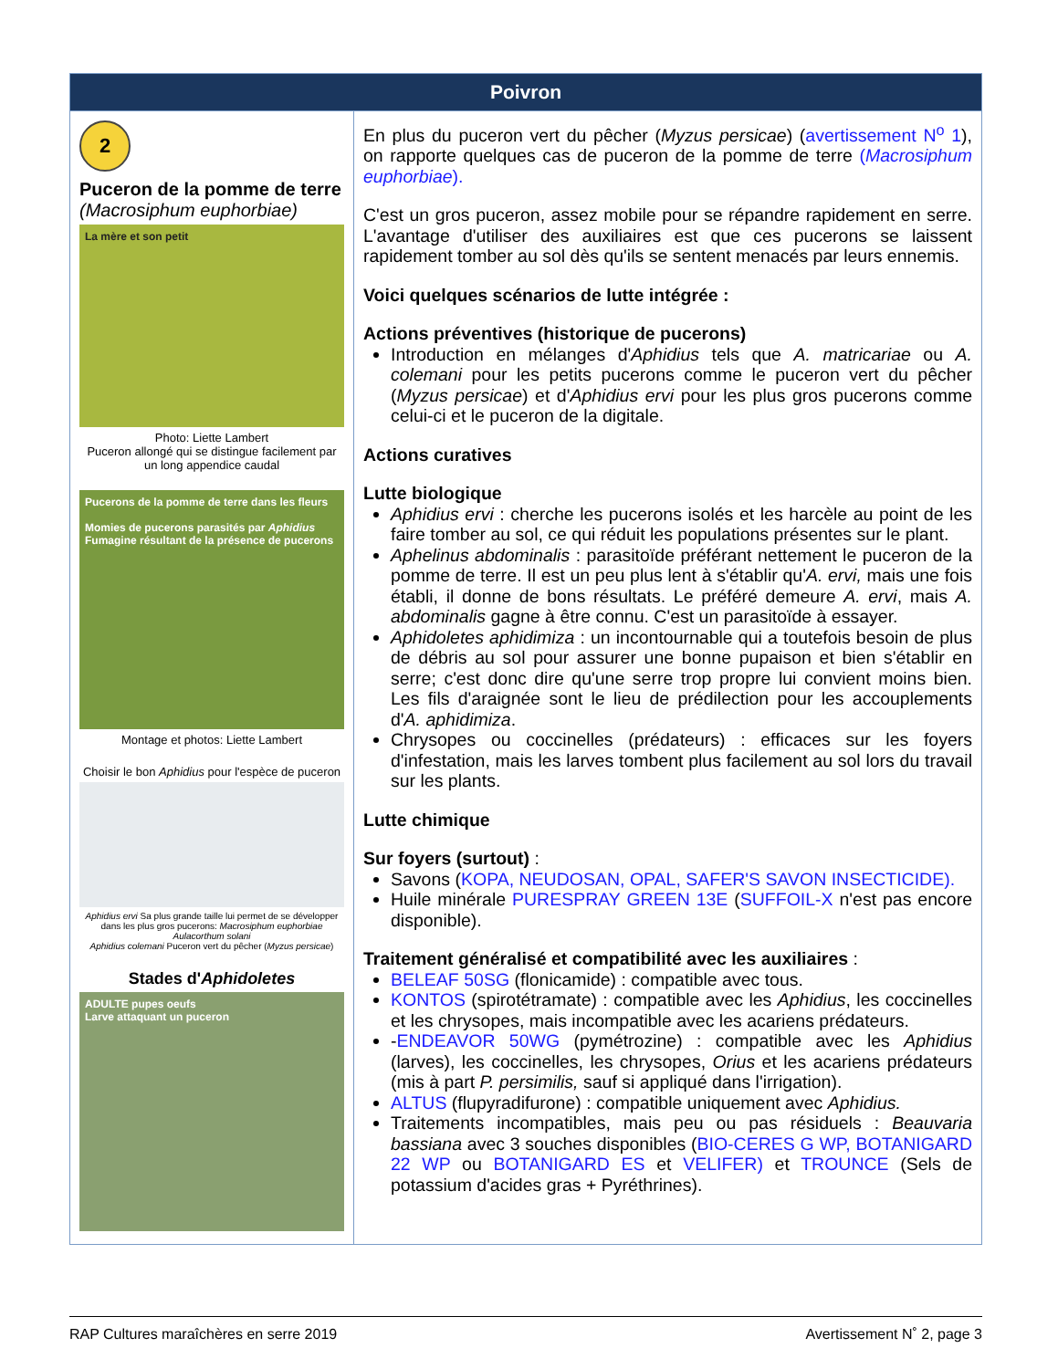| Poivron | |
| --- | --- |
| 2 Puceron de la pomme de terre (Macrosiphum euphorbiae) La mère et son petit Photo: Liette Lambert Puceron allongé qui se distingue facilement par un long appendice caudal Pucerons de la pomme de terre dans les fleurs Momies de pucerons parasités par Aphidius Fumagine résultant de la présence de pucerons Montage et photos: Liette Lambert Choisir le bon Aphidius pour l'espèce de puceron Aphidius ervi Sa plus grande taille lui permet de se développer dans les plus gros pucerons: Macrosiphum euphorbiae Aulacorthum solani Aphidius colemani Puceron vert du pêcher ( Myzus persicae ) Stades d' Aphidoletes ADULTE pupes oeufs Larve attaquant un puceron | En plus du puceron vert du pêcher ( Myzus persicae ) ( avertissement N<sup>o</sup> 1 ), on rapporte quelques cas de puceron de la pomme de terre ( Macrosiphum euphorbiae ). C'est un gros puceron, assez mobile pour se répandre rapidement en serre. L'avantage d'utiliser des auxiliaires est que ces pucerons se laissent rapidement tomber au sol dès qu'ils se sentent menacés par leurs ennemis. Voici quelques scénarios de lutte intégrée : Actions préventives (historique de pucerons) Introduction en mélanges d' Aphidius tels que A. matricariae ou A. colemani pour les petits pucerons comme le puceron vert du pêcher ( Myzus persicae ) et d' Aphidius ervi pour les plus gros pucerons comme celui-ci et le puceron de la digitale. Actions curatives Lutte biologique Aphidius ervi : cherche les pucerons isolés et les harcèle au point de les faire tomber au sol, ce qui réduit les populations présentes sur le plant. Aphelinus abdominalis : parasitoïde préférant nettement le puceron de la pomme de terre. Il est un peu plus lent à s'établir qu' A. ervi, mais une fois établi, il donne de bons résultats. Le préféré demeure A. ervi , mais A. abdominalis gagne à être connu. C'est un parasitoïde à essayer. Aphidoletes aphidimiza : un incontournable qui a toutefois besoin de plus de débris au sol pour assurer une bonne pupaison et bien s'établir en serre; c'est donc dire qu'une serre trop propre lui convient moins bien. Les fils d'araignée sont le lieu de prédilection pour les accouplements d' A. aphidimiza . Chrysopes ou coccinelles (prédateurs) : efficaces sur les foyers d'infestation, mais les larves tombent plus facilement au sol lors du travail sur les plants. Lutte chimique Sur foyers (surtout) : Savons ( KOPA, NEUDOSAN, OPAL, SAFER'S SAVON INSECTICIDE). Huile minérale PURESPRAY GREEN 13E ( SUFFOIL-X n'est pas encore disponible). Traitement généralisé et compatibilité avec les auxiliaires : BELEAF 50SG (flonicamide) : compatible avec tous. KONTOS (spirotétramate) : compatible avec les Aphidius , les coccinelles et les chrysopes, mais incompatible avec les acariens prédateurs. - ENDEAVOR 50WG (pymétrozine) : compatible avec les Aphidius (larves), les coccinelles, les chrysopes, Orius et les acariens prédateurs (mis à part P. persimilis, sauf si appliqué dans l'irrigation). ALTUS (flupyradifurone) : compatible uniquement avec Aphidius. Traitements incompatibles, mais peu ou pas résiduels : Beauvaria bassiana avec 3 souches disponibles ( BIO-CERES G WP, BOTANIGARD 22 WP ou BOTANIGARD ES et VELIFER) et TROUNCE (Sels de potassium d'acides gras + Pyréthrines). |
RAP Cultures maraîchères en serre 2019 Avertissement N˚ 2, page 3